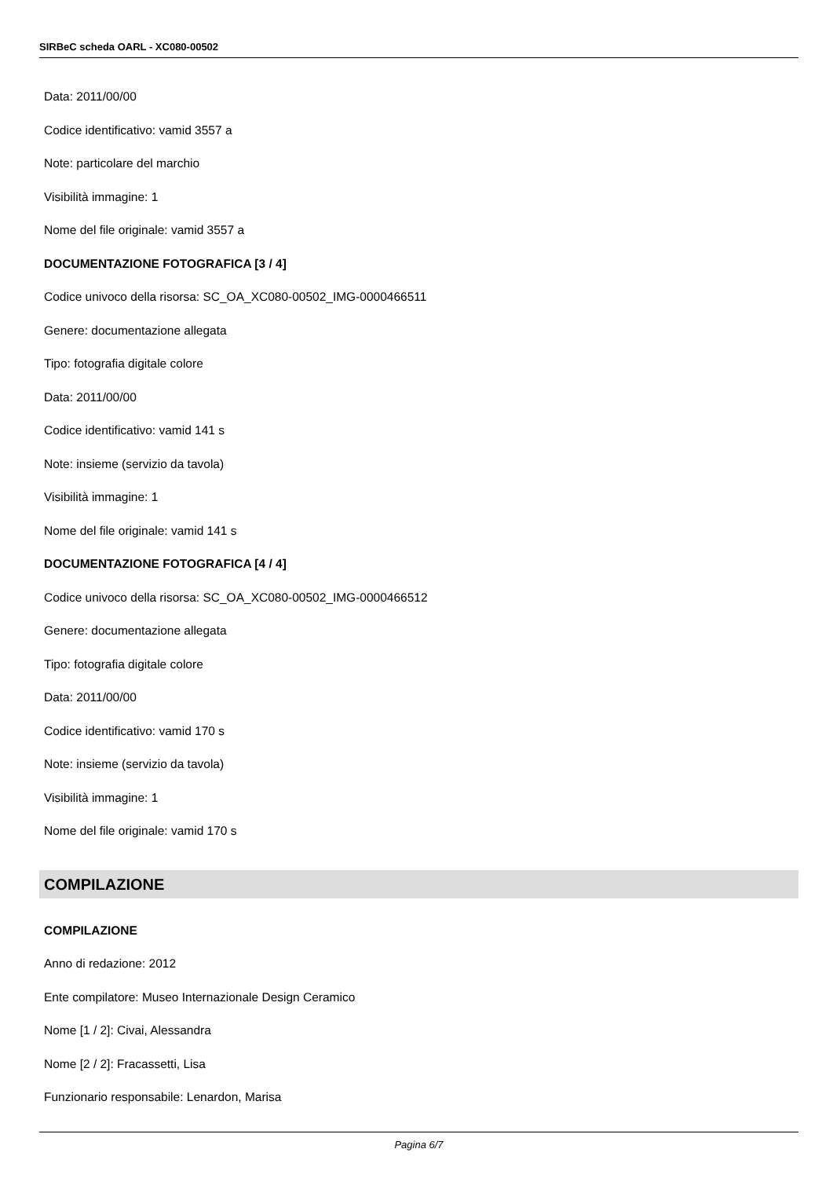SIRBeC scheda OARL - XC080-00502
Data: 2011/00/00
Codice identificativo: vamid 3557 a
Note: particolare del marchio
Visibilità immagine: 1
Nome del file originale: vamid 3557 a
DOCUMENTAZIONE FOTOGRAFICA [3 / 4]
Codice univoco della risorsa: SC_OA_XC080-00502_IMG-0000466511
Genere: documentazione allegata
Tipo: fotografia digitale colore
Data: 2011/00/00
Codice identificativo: vamid 141 s
Note: insieme (servizio da tavola)
Visibilità immagine: 1
Nome del file originale: vamid 141 s
DOCUMENTAZIONE FOTOGRAFICA [4 / 4]
Codice univoco della risorsa: SC_OA_XC080-00502_IMG-0000466512
Genere: documentazione allegata
Tipo: fotografia digitale colore
Data: 2011/00/00
Codice identificativo: vamid 170 s
Note: insieme (servizio da tavola)
Visibilità immagine: 1
Nome del file originale: vamid 170 s
COMPILAZIONE
COMPILAZIONE
Anno di redazione: 2012
Ente compilatore: Museo Internazionale Design Ceramico
Nome [1 / 2]: Civai, Alessandra
Nome [2 / 2]: Fracassetti, Lisa
Funzionario responsabile: Lenardon, Marisa
Pagina 6/7